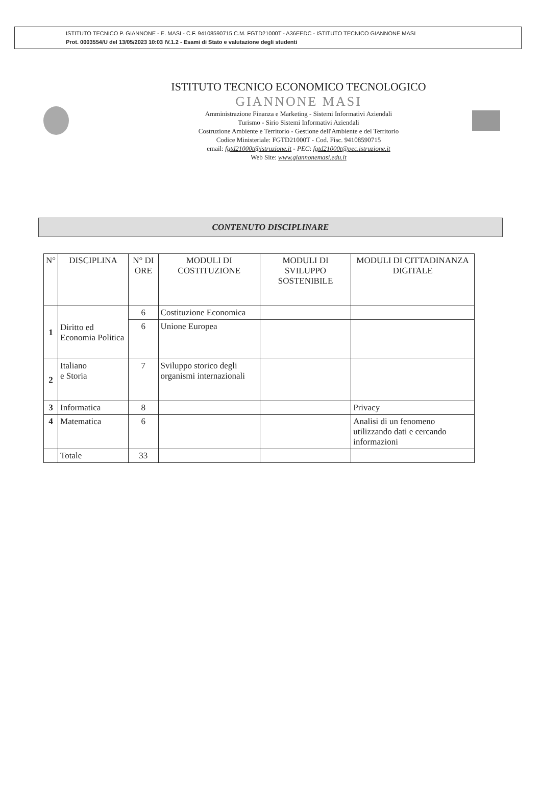ISTITUTO TECNICO P. GIANNONE - E. MASI - C.F. 94108590715 C.M. FGTD21000T - A36EEDC - ISTITUTO TECNICO GIANNONE MASI
Prot. 0003554/U del 13/05/2023 10:03 IV.1.2 - Esami di Stato e valutazione degli studenti
ISTITUTO TECNICO ECONOMICO TECNOLOGICO
GIANNONE MASI
Amministrazione Finanza e Marketing - Sistemi Informativi Aziendali
Turismo - Sirio Sistemi Informativi Aziendali
Costruzione Ambiente e Territorio - Gestione dell'Ambiente e del Territorio
Codice Ministeriale: FGTD21000T - Cod. Fisc. 94108590715
email: fgtd21000t@istruzione.it - PEC: fgtd21000t@pec.istruzione.it
Web Site: www.giannonemasi.edu.it
CONTENUTO DISCIPLINARE
| N° | DISCIPLINA | N° DI ORE | MODULI DI COSTITUZIONE | MODULI DI SVILUPPO SOSTENIBILE | MODULI DI CITTADINANZA DIGITALE |
| --- | --- | --- | --- | --- | --- |
| 1 | Diritto ed Economia Politica | 6 | Costituzione Economica | | |
| | | 6 | Unione Europea | | |
| 2 | Italiano e Storia | 7 | Sviluppo storico degli organismi internazionali | | |
| 3 | Informatica | 8 | | | Privacy |
| 4 | Matematica | 6 | | | Analisi di un fenomeno utilizzando dati e cercando informazioni |
| | Totale | 33 | | | |